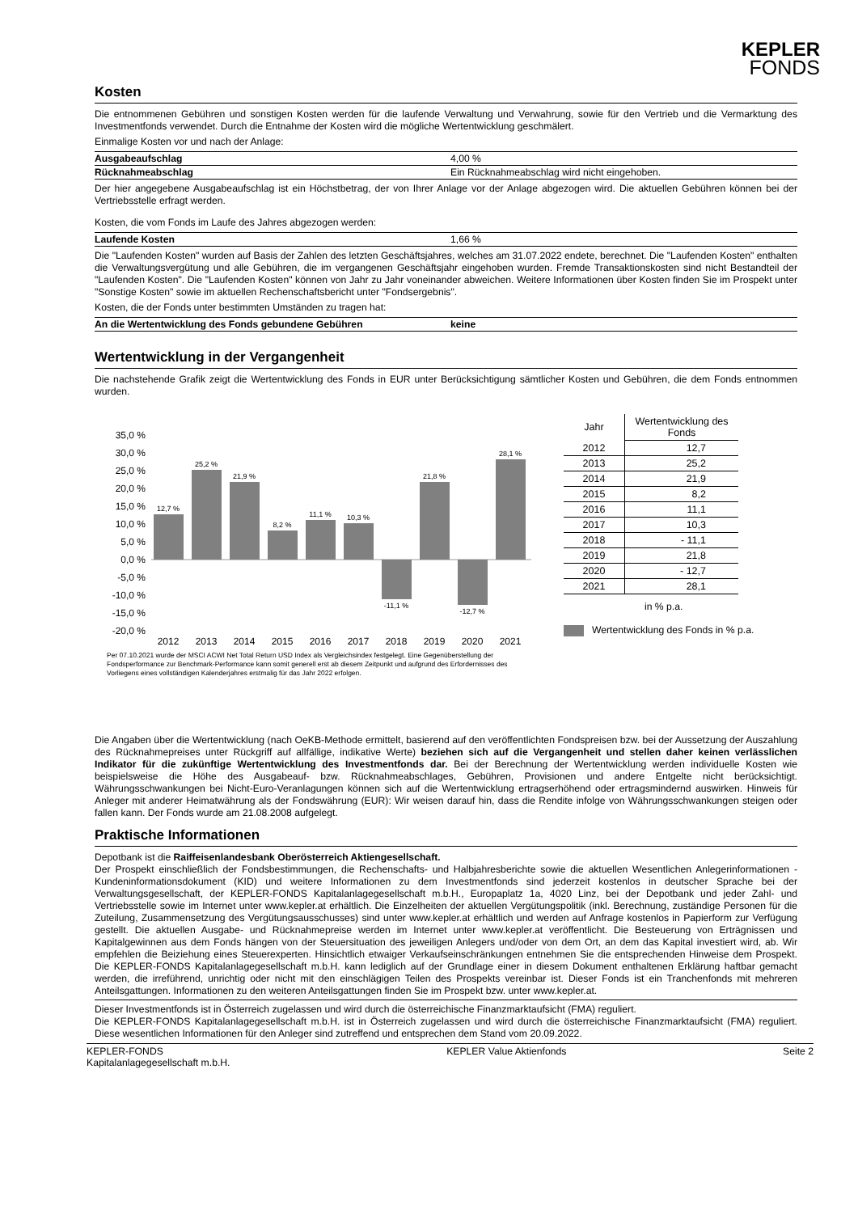KEPLER
FONDS
Kosten
Die entnommenen Gebühren und sonstigen Kosten werden für die laufende Verwaltung und Verwahrung, sowie für den Vertrieb und die Vermarktung des Investmentfonds verwendet. Durch die Entnahme der Kosten wird die mögliche Wertentwicklung geschmälert.
Einmalige Kosten vor und nach der Anlage:
| Ausgabeaufschlag | 4,00 % |
| Rücknahmeabschlag | Ein Rücknahmeabschlag wird nicht eingehoben. |
Der hier angegebene Ausgabeaufschlag ist ein Höchstbetrag, der von Ihrer Anlage vor der Anlage abgezogen wird. Die aktuellen Gebühren können bei der Vertriebsstelle erfragt werden.
Kosten, die vom Fonds im Laufe des Jahres abgezogen werden:
| Laufende Kosten | 1,66 % |
Die "Laufenden Kosten" wurden auf Basis der Zahlen des letzten Geschäftsjahres, welches am 31.07.2022 endete, berechnet. Die "Laufenden Kosten" enthalten die Verwaltungsvergütung und alle Gebühren, die im vergangenen Geschäftsjahr eingehoben wurden. Fremde Transaktionskosten sind nicht Bestandteil der "Laufenden Kosten". Die "Laufenden Kosten" können von Jahr zu Jahr voneinander abweichen. Weitere Informationen über Kosten finden Sie im Prospekt unter "Sonstige Kosten" sowie im aktuellen Rechenschaftsbericht unter "Fondsergebnis".
Kosten, die der Fonds unter bestimmten Umständen zu tragen hat:
| An die Wertentwicklung des Fonds gebundene Gebühren | keine |
Wertentwicklung in der Vergangenheit
Die nachstehende Grafik zeigt die Wertentwicklung des Fonds in EUR unter Berücksichtigung sämtlicher Kosten und Gebühren, die dem Fonds entnommen wurden.
35,0 %
30,0 %
25,0 %
20,0 %
15,0 %
10,0 %
5,0 %
0,0 %
-5,0 %
-10,0 %
-15,0 %
-20,0 %
12,7 %
25,2 %
21,9 %
8,2 %
11,1 %
10,3 %
-11,1 %
21,8 %
-12,7 %
28,1 %
2012
2013
2014
2015
2016
2017
2018
2019
2020
2021
Per 07.10.2021 wurde der MSCI ACWI Net Total Return USD Index als Vergleichsindex festgelegt. Eine Gegenüberstellung der Fondsperformance zur Benchmark-Performance kann somit generell erst ab diesem Zeitpunkt und aufgrund des Erfordernisses des Vorliegens eines vollständigen Kalenderjahres erstmalig für das Jahr 2022 erfolgen.
| Jahr | Wertentwicklung des Fonds |
| --- | --- |
| 2012 | 12,7 |
| 2013 | 25,2 |
| 2014 | 21,9 |
| 2015 | 8,2 |
| 2016 | 11,1 |
| 2017 | 10,3 |
| 2018 | - 11,1 |
| 2019 | 21,8 |
| 2020 | - 12,7 |
| 2021 | 28,1 |
in % p.a.
Wertentwicklung des Fonds in % p.a.
Die Angaben über die Wertentwicklung (nach OeKB-Methode ermittelt, basierend auf den veröffentlichten Fondspreisen bzw. bei der Aussetzung der Auszahlung des Rücknahmepreises unter Rückgriff auf allfällige, indikative Werte) beziehen sich auf die Vergangenheit und stellen daher keinen verlässlichen Indikator für die zukünftige Wertentwicklung des Investmentfonds dar. Bei der Berechnung der Wertentwicklung werden individuelle Kosten wie beispielsweise die Höhe des Ausgabeauf- bzw. Rücknahmeabschlages, Gebühren, Provisionen und andere Entgelte nicht berücksichtigt. Währungsschwankungen bei Nicht-Euro-Veranlagungen können sich auf die Wertentwicklung ertragserhöhend oder ertragsmindernd auswirken. Hinweis für Anleger mit anderer Heimatwährung als der Fondswährung (EUR): Wir weisen darauf hin, dass die Rendite infolge von Währungsschwankungen steigen oder fallen kann. Der Fonds wurde am 21.08.2008 aufgelegt.
Praktische Informationen
Depotbank ist die Raiffeisenlandesbank Oberösterreich Aktiengesellschaft.
Der Prospekt einschließlich der Fondsbestimmungen, die Rechenschafts- und Halbjahresberichte sowie die aktuellen Wesentlichen Anlegerinformationen - Kundeninformationsdokument (KID) und weitere Informationen zu dem Investmentfonds sind jederzeit kostenlos in deutscher Sprache bei der Verwaltungsgesellschaft, der KEPLER-FONDS Kapitalanlagegesellschaft m.b.H., Europaplatz 1a, 4020 Linz, bei der Depotbank und jeder Zahl- und Vertriebsstelle sowie im Internet unter www.kepler.at erhältlich. Die Einzelheiten der aktuellen Vergütungspolitik (inkl. Berechnung, zuständige Personen für die Zuteilung, Zusammensetzung des Vergütungsausschusses) sind unter www.kepler.at erhältlich und werden auf Anfrage kostenlos in Papierform zur Verfügung gestellt. Die aktuellen Ausgabe- und Rücknahmepreise werden im Internet unter www.kepler.at veröffentlicht. Die Besteuerung von Erträgnissen und Kapitalgewinnen aus dem Fonds hängen von der Steuersituation des jeweiligen Anlegers und/oder von dem Ort, an dem das Kapital investiert wird, ab. Wir empfehlen die Beiziehung eines Steuerexperten. Hinsichtlich etwaiger Verkaufseinschränkungen entnehmen Sie die entsprechenden Hinweise dem Prospekt. Die KEPLER-FONDS Kapitalanlagegesellschaft m.b.H. kann lediglich auf der Grundlage einer in diesem Dokument enthaltenen Erklärung haftbar gemacht werden, die irreführend, unrichtig oder nicht mit den einschlägigen Teilen des Prospekts vereinbar ist. Dieser Fonds ist ein Tranchenfonds mit mehreren Anteilsgattungen. Informationen zu den weiteren Anteilsgattungen finden Sie im Prospekt bzw. unter www.kepler.at.
Dieser Investmentfonds ist in Österreich zugelassen und wird durch die österreichische Finanzmarktaufsicht (FMA) reguliert.
Die KEPLER-FONDS Kapitalanlagegesellschaft m.b.H. ist in Österreich zugelassen und wird durch die österreichische Finanzmarktaufsicht (FMA) reguliert. Diese wesentlichen Informationen für den Anleger sind zutreffend und entsprechen dem Stand vom 20.09.2022.
KEPLER-FONDS
Kapitalanlagegesellschaft m.b.H.
KEPLER Value Aktienfonds Seite 2